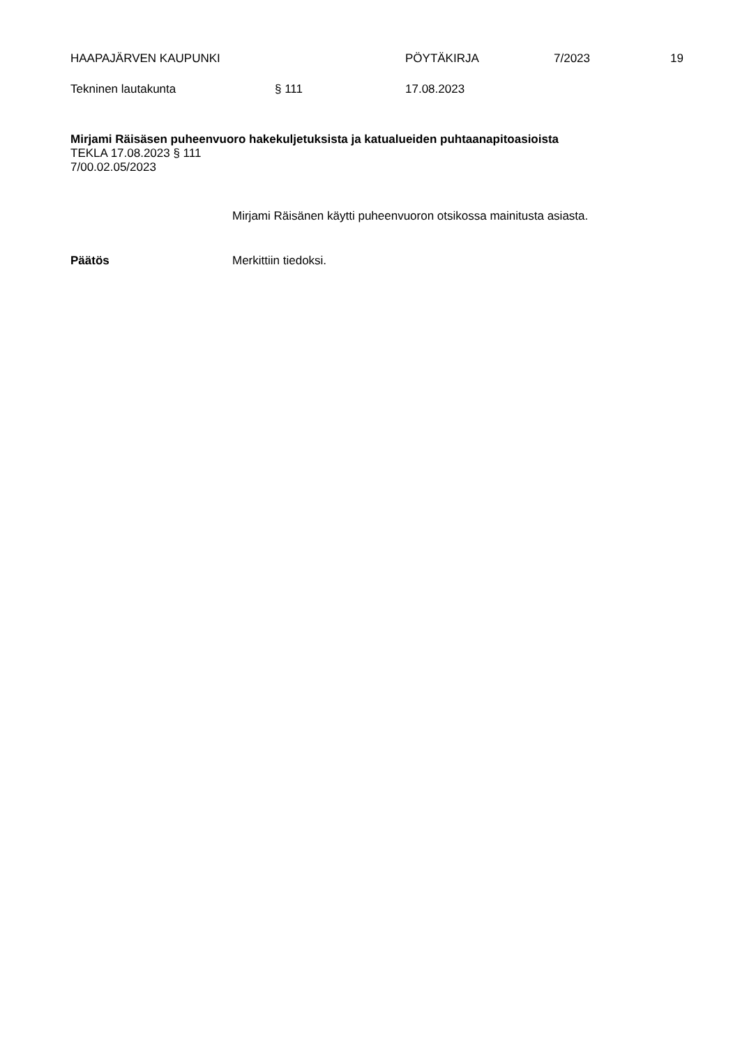HAAPAJÄRVEN KAUPUNKI PÖYTÄKIRJA 7/2023 19
Tekninen lautakunta § 111 17.08.2023
Mirjami Räisäsen puheenvuoro hakekuljetuksista ja katualueiden puhtaanapitoasioista
TEKLA 17.08.2023 § 111
7/00.02.05/2023
Mirjami Räisänen käytti puheenvuoron otsikossa mainitusta asiasta.
Päätös Merkittiin tiedoksi.